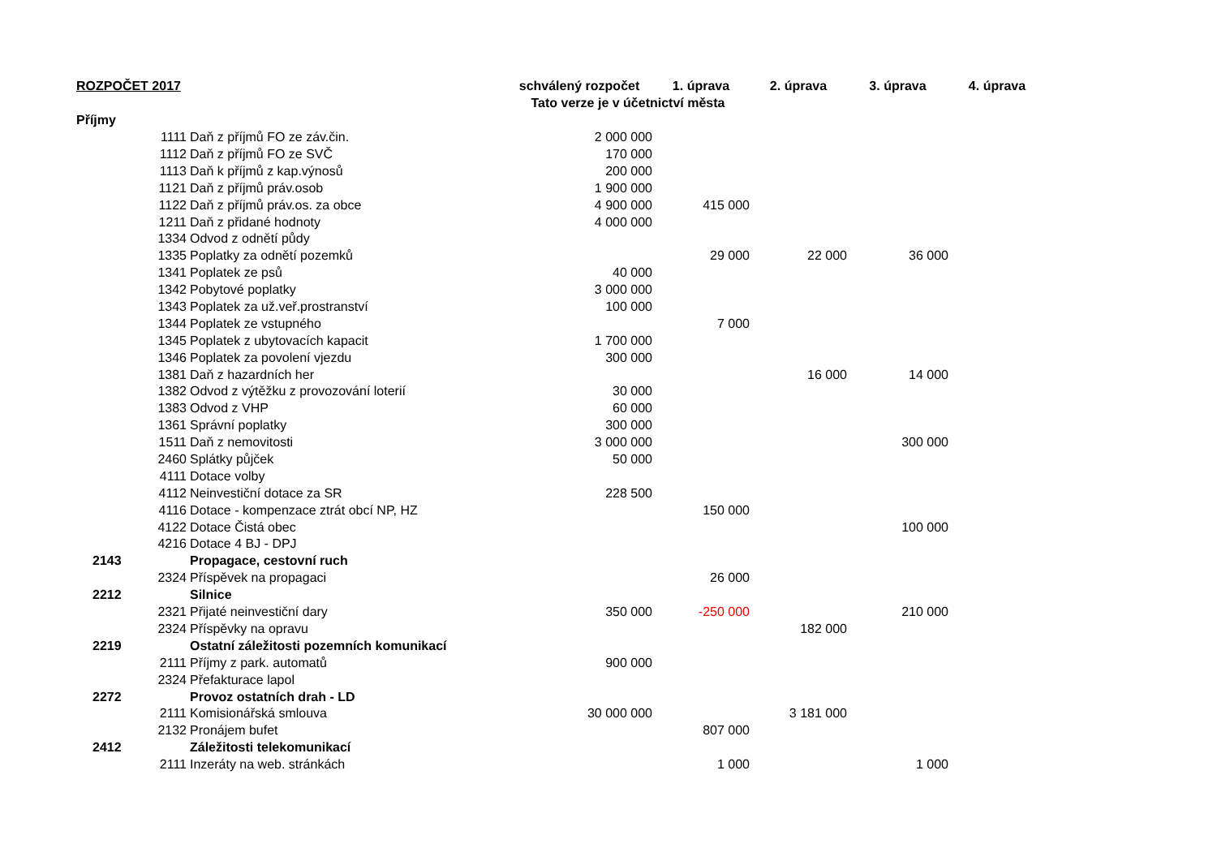| ROZPOČET 2017 | | | schválený rozpočet | 1. úprava | 2. úprava | 3. úprava | 4. úprava |
| --- | --- | --- | --- | --- | --- | --- | --- |
| | | | Tato verze je v účetnictví města | | | | |
| Příjmy | | | | | | | |
| | 1111 | Daň z příjmů FO ze záv.čin. | 2 000 000 | | | | |
| | 1112 | Daň z příjmů FO ze SVČ | 170 000 | | | | |
| | 1113 | Daň k příjmů z kap.výnosů | 200 000 | | | | |
| | 1121 | Daň z příjmů práv.osob | 1 900 000 | | | | |
| | 1122 | Daň z příjmů práv.os. za obce | 4 900 000 | 415 000 | | | |
| | 1211 | Daň z přidané hodnoty | 4 000 000 | | | | |
| | 1334 | Odvod z odnětí půdy | | | | | |
| | 1335 | Poplatky za odnětí pozemků | | 29 000 | 22 000 | 36 000 | |
| | 1341 | Poplatek ze psů | 40 000 | | | | |
| | 1342 | Pobytové poplatky | 3 000 000 | | | | |
| | 1343 | Poplatek za už.veř.prostranství | 100 000 | | | | |
| | 1344 | Poplatek ze vstupného | | 7 000 | | | |
| | 1345 | Poplatek z ubytovacích kapacit | 1 700 000 | | | | |
| | 1346 | Poplatek za povolení vjezdu | 300 000 | | | | |
| | 1381 | Daň z hazardních her | | | 16 000 | 14 000 | |
| | 1382 | Odvod z výtěžku z provozování loterií | 30 000 | | | | |
| | 1383 | Odvod z VHP | 60 000 | | | | |
| | 1361 | Správní poplatky | 300 000 | | | | |
| | 1511 | Daň z nemovitosti | 3 000 000 | | | 300 000 | |
| | 2460 | Splátky půjček | 50 000 | | | | |
| | 4111 | Dotace volby | | | | | |
| | 4112 | Neinvestiční dotace za SR | 228 500 | | | | |
| | 4116 | Dotace - kompenzace ztrát obcí NP, HZ | | 150 000 | | | |
| | 4122 | Dotace Čistá obec | | | | 100 000 | |
| | 4216 | Dotace 4 BJ - DPJ | | | | | |
| 2143 | | Propagace, cestovní ruch | | | | | |
| | 2324 | Příspěvek na propagaci | | 26 000 | | | |
| 2212 | | Silnice | | | | | |
| | 2321 | Přijaté neinvestiční dary | 350 000 | -250 000 | | 210 000 | |
| | 2324 | Příspěvky na opravu | | | 182 000 | | |
| 2219 | | Ostatní záležitosti pozemních komunikací | | | | | |
| | 2111 | Příjmy z park. automatů | 900 000 | | | | |
| | 2324 | Přefakturace lapol | | | | | |
| 2272 | | Provoz ostatních drah - LD | | | | | |
| | 2111 | Komisionářská smlouva | 30 000 000 | | 3 181 000 | | |
| | 2132 | Pronájem bufet | | 807 000 | | | |
| 2412 | | Záležitosti telekomunikací | | | | | |
| | 2111 | Inzeráty na web. stránkách | | 1 000 | | 1 000 | |